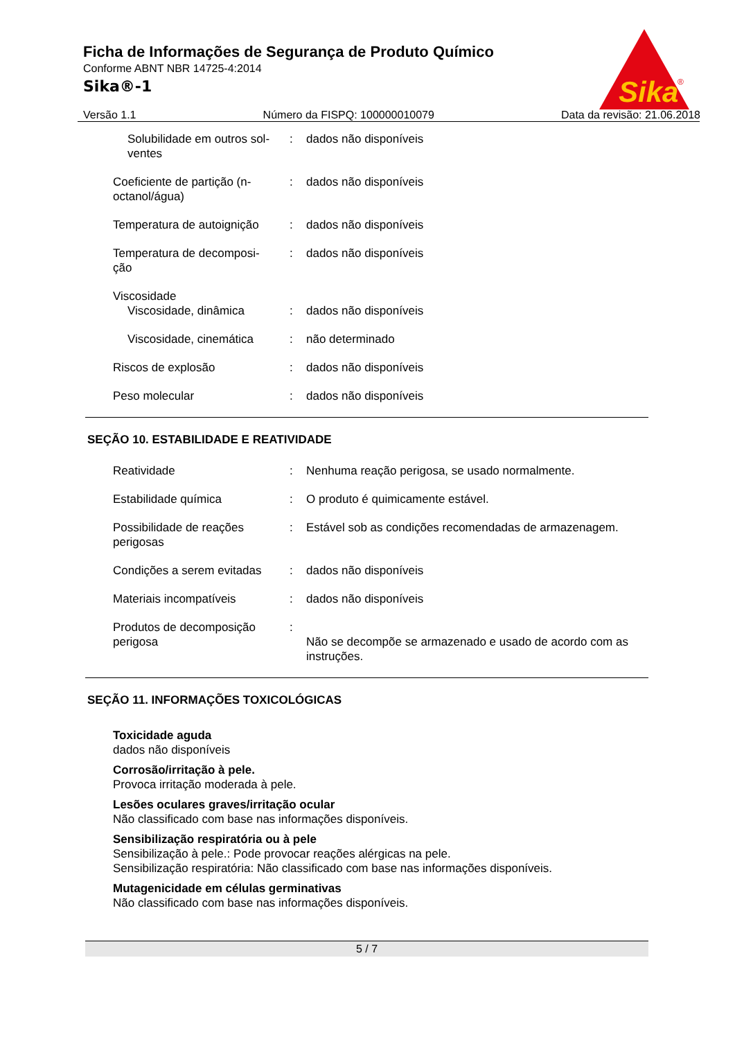Sika
®
Ficha de Informações de Segurança de Produto Químico
Conforme ABNT NBR 14725-4:2014
Sika®-1
Versão 1.1 Número da FISPQ: 100000010079 Data da revisão: 21.06.2018
Solubilidade em outros sol-
ventes
: dados não disponíveis
Coeficiente de partição (n-
octanol/água)
: dados não disponíveis
Temperatura de autoignição
: dados não disponíveis
Temperatura de decomposi-
ção
: dados não disponíveis
Viscosidade
Viscosidade, dinâmica : dados não disponíveis
Viscosidade, cinemática
: não determinado
Riscos de explosão : dados não disponíveis
Peso molecular : dados não disponíveis
SEÇÃO 10. ESTABILIDADE E REATIVIDADE
Reatividade : Nenhuma reação perigosa, se usado normalmente.
Estabilidade química : O produto é quimicamente estável.
Possibilidade de reações
perigosas
: Estável sob as condições recomendadas de armazenagem.
Condições a serem evitadas
: dados não disponíveis
Materiais incompatíveis : dados não disponíveis
Produtos de decomposição
perigosa
:
Não se decompõe se armazenado e usado de acordo com as instruções.
SEÇÃO 11. INFORMAÇÕES TOXICOLÓGICAS
Toxicidade aguda
dados não disponíveis
Corrosão/irritação à pele.
Provoca irritação moderada à pele.
Lesões oculares graves/irritação ocular
Não classificado com base nas informações disponíveis.
Sensibilização respiratória ou à pele
Sensibilização à pele.: Pode provocar reações alérgicas na pele.
Sensibilização respiratória: Não classificado com base nas informações disponíveis.
Mutagenicidade em células germinativas
Não classificado com base nas informações disponíveis.
5 / 7